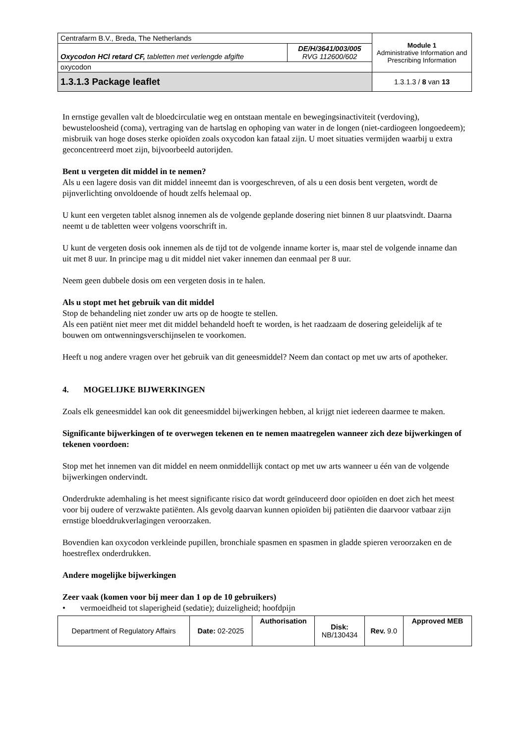| Centrafarm B.V., Breda, The Netherlands | | Module 1 Administrative Information and Prescribing Information |
| Oxycodon HCl retard CF, tabletten met verlengde afgifte | DE/H/3641/003/005 RVG 112600/602 | |
| oxycodon | | |
| 1.3.1.3 Package leaflet | | 1.3.1.3 / 8 van 13 |
In ernstige gevallen valt de bloedcirculatie weg en ontstaan mentale en bewegingsinactiviteit (verdoving), bewusteloosheid (coma), vertraging van de hartslag en ophoping van water in de longen (niet-cardiogeen longoedeem); misbruik van hoge doses sterke opioïden zoals oxycodon kan fataal zijn. U moet situaties vermijden waarbij u extra geconcentreerd moet zijn, bijvoorbeeld autorijden.
Bent u vergeten dit middel in te nemen?
Als u een lagere dosis van dit middel inneemt dan is voorgeschreven, of als u een dosis bent vergeten, wordt de pijnverlichting onvoldoende of houdt zelfs helemaal op.
U kunt een vergeten tablet alsnog innemen als de volgende geplande dosering niet binnen 8 uur plaatsvindt. Daarna neemt u de tabletten weer volgens voorschrift in.
U kunt de vergeten dosis ook innemen als de tijd tot de volgende inname korter is, maar stel de volgende inname dan uit met 8 uur. In principe mag u dit middel niet vaker innemen dan eenmaal per 8 uur.
Neem geen dubbele dosis om een vergeten dosis in te halen.
Als u stopt met het gebruik van dit middel
Stop de behandeling niet zonder uw arts op de hoogte te stellen.
Als een patiënt niet meer met dit middel behandeld hoeft te worden, is het raadzaam de dosering geleidelijk af te bouwen om ontwenningsverschijnselen te voorkomen.
Heeft u nog andere vragen over het gebruik van dit geneesmiddel? Neem dan contact op met uw arts of apotheker.
4. MOGELIJKE BIJWERKINGEN
Zoals elk geneesmiddel kan ook dit geneesmiddel bijwerkingen hebben, al krijgt niet iedereen daarmee te maken.
Significante bijwerkingen of te overwegen tekenen en te nemen maatregelen wanneer zich deze bijwerkingen of tekenen voordoen:
Stop met het innemen van dit middel en neem onmiddellijk contact op met uw arts wanneer u één van de volgende bijwerkingen ondervindt.
Onderdrukte ademhaling is het meest significante risico dat wordt geïnduceerd door opioïden en doet zich het meest voor bij oudere of verzwakte patiënten. Als gevolg daarvan kunnen opioïden bij patiënten die daarvoor vatbaar zijn ernstige bloeddrukverlagingen veroorzaken.
Bovendien kan oxycodon verkleinde pupillen, bronchiale spasmen en spasmen in gladde spieren veroorzaken en de hoestreflex onderdrukken.
Andere mogelijke bijwerkingen
Zeer vaak (komen voor bij meer dan 1 op de 10 gebruikers)
• vermoeidheid tot slaperigheid (sedatie); duizeligheid; hoofdpijn
| Department of Regulatory Affairs | Date: 02-2025 | Authorisation | Disk: NB/130434 | Rev. 9.0 | Approved MEB |